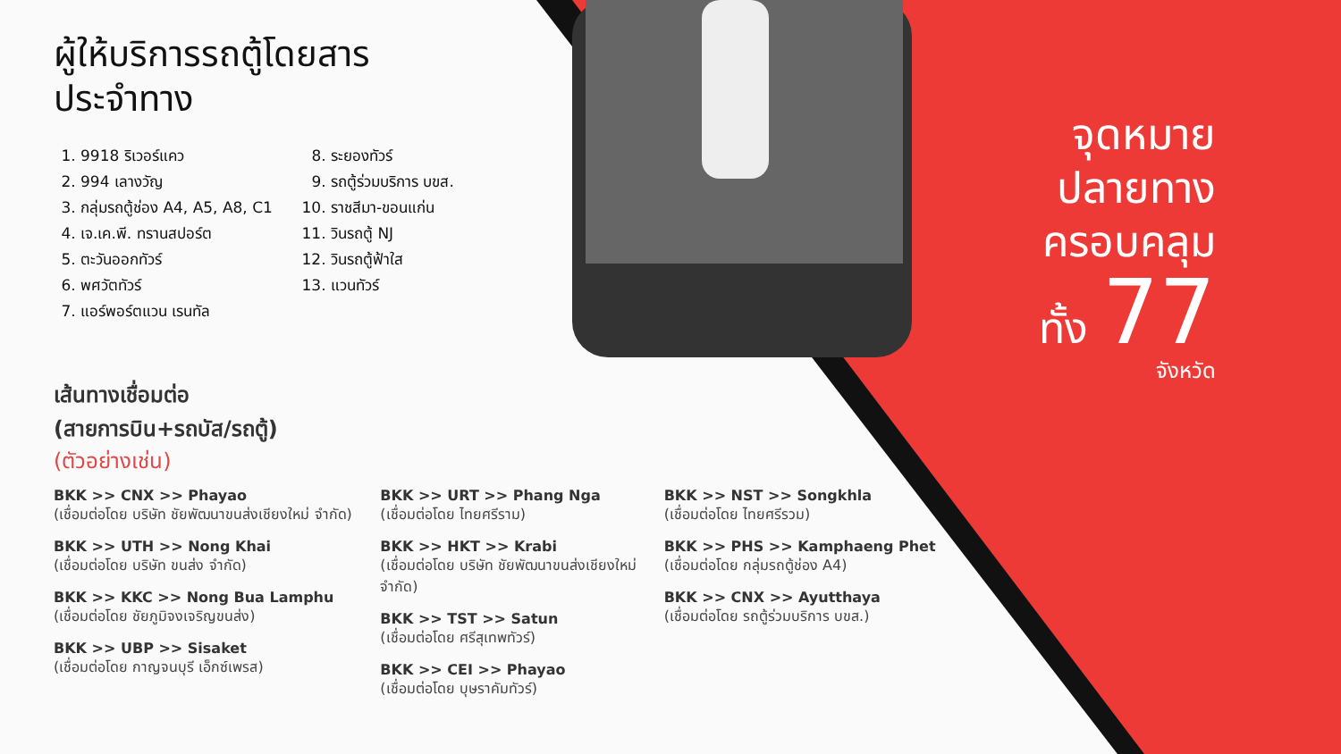ผู้ให้บริการรถตู้โดยสาร
ประจำทาง
1. 9918 ริเวอร์แคว
2. 994 เลางวัญ
3. กลุ่มรถตู้ช่อง A4, A5, A8, C1
4. เจ.เค.พี. ทรานสปอร์ต
5. ตะวันออกทัวร์
6. พศวัตทัวร์
7. แอร์พอร์ตแวน เรนทัล
8. ระยองทัวร์
9. รถตู้ร่วมบริการ บขส.
10. ราชสีมา-ขอนแก่น
11. วินรถตู้ NJ
12. วินรถตู้ฟ้าใส
13. แวนทัวร์
เส้นทางเชื่อมต่อ
(สายการบิน+รถบัส/รถตู้)
(ตัวอย่างเช่น)
BKK >> CNX >> Phayao
(เชื่อมต่อโดย บริษัท ชัยพัฒนาขนส่งเชียงใหม่ จำกัด)
BKK >> UTH >> Nong Khai
(เชื่อมต่อโดย บริษัท ขนส่ง จำกัด)
BKK >> KKC >> Nong Bua Lamphu
(เชื่อมต่อโดย ชัยภูมิจงเจริญขนส่ง)
BKK >> UBP >> Sisaket
(เชื่อมต่อโดย กาญจนบุรี เอ็กซ์เพรส)
BKK >> URT >> Phang Nga
(เชื่อมต่อโดย ไทยศรีราม)
BKK >> HKT >> Krabi
(เชื่อมต่อโดย บริษัท ชัยพัฒนาขนส่งเชียงใหม่ จำกัด)
BKK >> TST >> Satun
(เชื่อมต่อโดย ศรีสุเทพทัวร์)
BKK >> CEI >> Phayao
(เชื่อมต่อโดย บุษราคัมทัวร์)
BKK >> NST >> Songkhla
(เชื่อมต่อโดย ไทยศรีรวม)
BKK >> PHS >> Kamphaeng Phet
(เชื่อมต่อโดย กลุ่มรถตู้ช่อง A4)
BKK >> CNX >> Ayutthaya
(เชื่อมต่อโดย รถตู้ร่วมบริการ บขส.)
จุดหมาย
ปลายทาง
ครอบคลุม
ทั้ง 77
จังหวัด